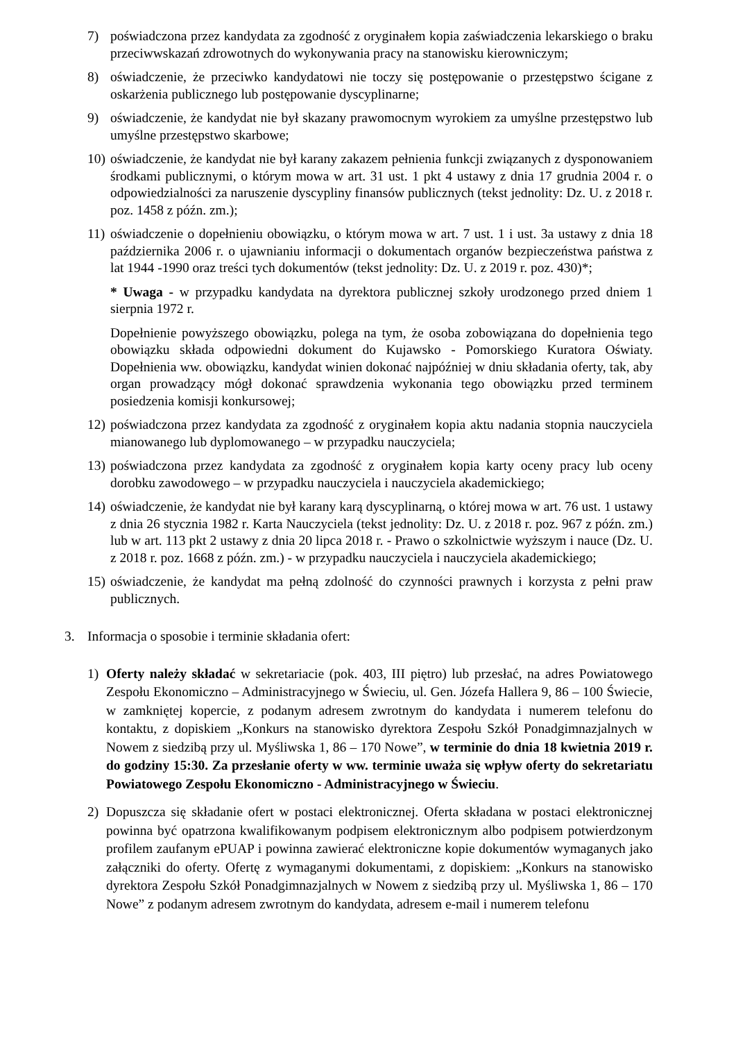7) poświadczona przez kandydata za zgodność z oryginałem kopia zaświadczenia lekarskiego o braku przeciwwskazań zdrowotnych do wykonywania pracy na stanowisku kierowniczym;
8) oświadczenie, że przeciwko kandydatowi nie toczy się postępowanie o przestępstwo ścigane z oskarżenia publicznego lub postępowanie dyscyplinarne;
9) oświadczenie, że kandydat nie był skazany prawomocnym wyrokiem za umyślne przestępstwo lub umyślne przestępstwo skarbowe;
10)
oświadczenie, że kandydat nie był karany zakazem pełnienia funkcji związanych z dysponowaniem środkami publicznymi, o którym mowa w art. 31 ust. 1 pkt 4 ustawy z dnia 17 grudnia 2004 r. o odpowiedzialności za naruszenie dyscypliny finansów publicznych (tekst jednolity: Dz. U. z 2018 r. poz. 1458 z późn. zm.);
11)
oświadczenie o dopełnieniu obowiązku, o którym mowa w art. 7 ust. 1 i ust. 3a ustawy z dnia 18 października 2006 r. o ujawnianiu informacji o dokumentach organów bezpieczeństwa państwa z lat 1944 -1990 oraz treści tych dokumentów (tekst jednolity: Dz. U. z 2019 r. poz. 430)*;
* Uwaga - w przypadku kandydata na dyrektora publicznej szkoły urodzonego przed dniem 1 sierpnia 1972 r.
Dopełnienie powyższego obowiązku, polega na tym, że osoba zobowiązana do dopełnienia tego obowiązku składa odpowiedni dokument do Kujawsko - Pomorskiego Kuratora Oświaty. Dopełnienia ww. obowiązku, kandydat winien dokonać najpóźniej w dniu składania oferty, tak, aby organ prowadzący mógł dokonać sprawdzenia wykonania tego obowiązku przed terminem posiedzenia komisji konkursowej;
12)
poświadczona przez kandydata za zgodność z oryginałem kopia aktu nadania stopnia nauczyciela mianowanego lub dyplomowanego – w przypadku nauczyciela;
13)
poświadczona przez kandydata za zgodność z oryginałem kopia karty oceny pracy lub oceny dorobku zawodowego – w przypadku nauczyciela i nauczyciela akademickiego;
14)
oświadczenie, że kandydat nie był karany karą dyscyplinarną, o której mowa w art. 76 ust. 1 ustawy z dnia 26 stycznia 1982 r. Karta Nauczyciela (tekst jednolity: Dz. U. z 2018 r. poz. 967 z późn. zm.) lub w art. 113 pkt 2 ustawy z dnia 20 lipca 2018 r. - Prawo o szkolnictwie wyższym i nauce (Dz. U. z 2018 r. poz. 1668 z późn. zm.) - w przypadku nauczyciela i nauczyciela akademickiego;
15)
oświadczenie, że kandydat ma pełną zdolność do czynności prawnych i korzysta z pełni praw publicznych.
3. Informacja o sposobie i terminie składania ofert:
1) Oferty należy składać w sekretariacie (pok. 403, III piętro) lub przesłać, na adres Powiatowego Zespołu Ekonomiczno – Administracyjnego w Świeciu, ul. Gen. Józefa Hallera 9, 86 – 100 Świecie, w zamkniętej kopercie, z podanym adresem zwrotnym do kandydata i numerem telefonu do kontaktu, z dopiskiem „Konkurs na stanowisko dyrektora Zespołu Szkół Ponadgimnazjalnych w Nowem z siedzibą przy ul. Myśliwska 1, 86 – 170 Nowe”, w terminie do dnia 18 kwietnia 2019 r. do godziny 15:30. Za przesłanie oferty w ww. terminie uważa się wpływ oferty do sekretariatu Powiatowego Zespołu Ekonomiczno - Administracyjnego w Świeciu.
2) Dopuszcza się składanie ofert w postaci elektronicznej. Oferta składana w postaci elektronicznej powinna być opatrzona kwalifikowanym podpisem elektronicznym albo podpisem potwierdzonym profilem zaufanym ePUAP i powinna zawierać elektroniczne kopie dokumentów wymaganych jako załączniki do oferty. Ofertę z wymaganymi dokumentami, z dopiskiem: „Konkurs na stanowisko dyrektora Zespołu Szkół Ponadgimnazjalnych w Nowem z siedzibą przy ul. Myśliwska 1, 86 – 170 Nowe” z podanym adresem zwrotnym do kandydata, adresem e-mail i numerem telefonu